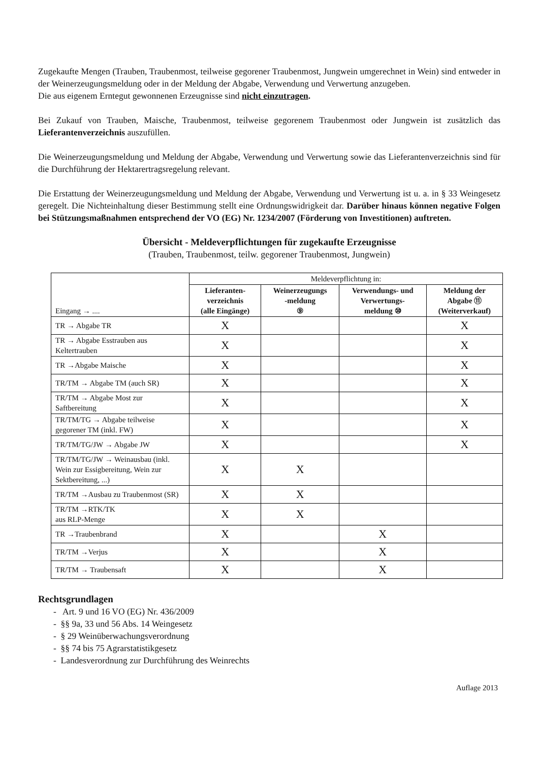Zugekaufte Mengen (Trauben, Traubenmost, teilweise gegorener Traubenmost, Jungwein umgerechnet in Wein) sind entweder in der Weinerzeugungsmeldung oder in der Meldung der Abgabe, Verwendung und Verwertung anzugeben.
Die aus eigenem Erntegut gewonnenen Erzeugnisse sind nicht einzutragen.
Bei Zukauf von Trauben, Maische, Traubenmost, teilweise gegorenem Traubenmost oder Jungwein ist zusätzlich das Lieferantenverzeichnis auszufüllen.
Die Weinerzeugungsmeldung und Meldung der Abgabe, Verwendung und Verwertung sowie das Lieferantenverzeichnis sind für die Durchführung der Hektarertragsregelung relevant.
Die Erstattung der Weinerzeugungsmeldung und Meldung der Abgabe, Verwendung und Verwertung ist u. a. in § 33 Weingesetz geregelt. Die Nichteinhaltung dieser Bestimmung stellt eine Ordnungswidrigkeit dar. Darüber hinaus können negative Folgen bei Stützungsmaßnahmen entsprechend der VO (EG) Nr. 1234/2007 (Förderung von Investitionen) auftreten.
Übersicht - Meldeverpflichtungen für zugekaufte Erzeugnisse
(Trauben, Traubenmost, teilw. gegorener Traubenmost, Jungwein)
| Eingang → .... | Meldeverpflichtung in: | | | |
| | Lieferanten- verzeichnis (alle Eingänge) | Weinerzeugungs -meldung ⑨ | Verwendungs- und Verwertungs- meldung ⑩ | Meldung der Abgabe ⑪ (Weiterverkauf) |
| TR → Abgabe TR | X | | | X |
| TR → Abgabe Esstrauben aus Keltertrauben | X | | | X |
| TR →Abgabe Maische | X | | | X |
| TR/TM → Abgabe TM (auch SR) | X | | | X |
| TR/TM → Abgabe Most zur Saftbereitung | X | | | X |
| TR/TM/TG → Abgabe teilweise gegorener TM (inkl. FW) | X | | | X |
| TR/TM/TG/JW → Abgabe JW | X | | | X |
| TR/TM/TG/JW → Weinausbau (inkl. Wein zur Essigbereitung, Wein zur Sektbereitung, ...) | X | X | | |
| TR/TM →Ausbau zu Traubenmost (SR) | X | X | | |
| TR/TM →RTK/TK aus RLP-Menge | X | X | | |
| TR →Traubenbrand | X | | X | |
| TR/TM →Verjus | X | | X | |
| TR/TM → Traubensaft | X | | X | |
Rechtsgrundlagen
- Art. 9 und 16 VO (EG) Nr. 436/2009
- §§ 9a, 33 und 56 Abs. 14 Weingesetz
- § 29 Weinüberwachungsverordnung
- §§ 74 bis 75 Agrarstatistikgesetz
- Landesverordnung zur Durchführung des Weinrechts
Auflage 2013